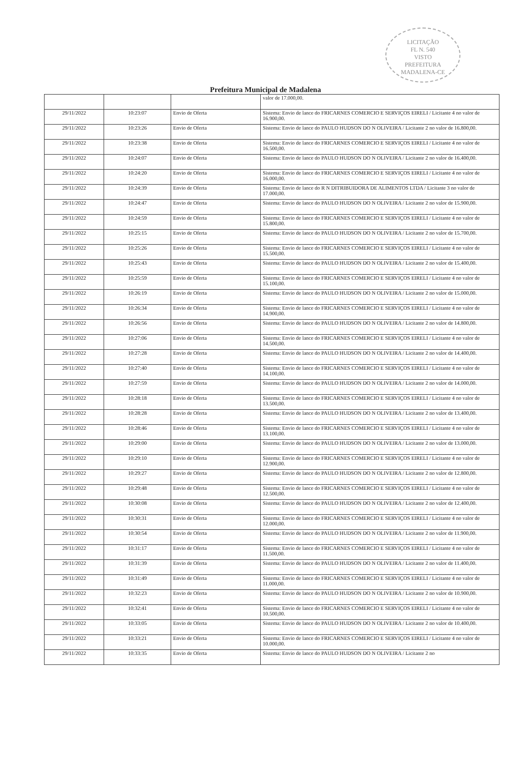LICITAÇÃO
FL N. 540
VISTO
PREFEITURA MADALENA-CE
Prefeitura Municipal de Madalena
| | | | valor de 17.000,00. |
| 29/11/2022 | 10:23:07 | Envio de Oferta | Sistema: Envio de lance do FRICARNES COMERCIO E SERVIÇOS EIRELI / Licitante 4 no valor de 16.900,00. |
| 29/11/2022 | 10:23:26 | Envio de Oferta | Sistema: Envio de lance do PAULO HUDSON DO N OLIVEIRA / Licitante 2 no valor de 16.800,00. |
| 29/11/2022 | 10:23:38 | Envio de Oferta | Sistema: Envio de lance do FRICARNES COMERCIO E SERVIÇOS EIRELI / Licitante 4 no valor de 16.500,00. |
| 29/11/2022 | 10:24:07 | Envio de Oferta | Sistema: Envio de lance do PAULO HUDSON DO N OLIVEIRA / Licitante 2 no valor de 16.400,00. |
| 29/11/2022 | 10:24:20 | Envio de Oferta | Sistema: Envio de lance do FRICARNES COMERCIO E SERVIÇOS EIRELI / Licitante 4 no valor de 16.000,00. |
| 29/11/2022 | 10:24:39 | Envio de Oferta | Sistema: Envio de lance do R N DITRIBUIDORA DE ALIMENTOS LTDA / Licitante 3 no valor de 17.000,00. |
| 29/11/2022 | 10:24:47 | Envio de Oferta | Sistema: Envio de lance do PAULO HUDSON DO N OLIVEIRA / Licitante 2 no valor de 15.900,00. |
| 29/11/2022 | 10:24:59 | Envio de Oferta | Sistema: Envio de lance do FRICARNES COMERCIO E SERVIÇOS EIRELI / Licitante 4 no valor de 15.800,00. |
| 29/11/2022 | 10:25:15 | Envio de Oferta | Sistema: Envio de lance do PAULO HUDSON DO N OLIVEIRA / Licitante 2 no valor de 15.700,00. |
| 29/11/2022 | 10:25:26 | Envio de Oferta | Sistema: Envio de lance do FRICARNES COMERCIO E SERVIÇOS EIRELI / Licitante 4 no valor de 15.500,00. |
| 29/11/2022 | 10:25:43 | Envio de Oferta | Sistema: Envio de lance do PAULO HUDSON DO N OLIVEIRA / Licitante 2 no valor de 15.400,00. |
| 29/11/2022 | 10:25:59 | Envio de Oferta | Sistema: Envio de lance do FRICARNES COMERCIO E SERVIÇOS EIRELI / Licitante 4 no valor de 15.100,00. |
| 29/11/2022 | 10:26:19 | Envio de Oferta | Sistema: Envio de lance do PAULO HUDSON DO N OLIVEIRA / Licitante 2 no valor de 15.000,00. |
| 29/11/2022 | 10:26:34 | Envio de Oferta | Sistema: Envio de lance do FRICARNES COMERCIO E SERVIÇOS EIRELI / Licitante 4 no valor de 14.900,00. |
| 29/11/2022 | 10:26:56 | Envio de Oferta | Sistema: Envio de lance do PAULO HUDSON DO N OLIVEIRA / Licitante 2 no valor de 14.800,00. |
| 29/11/2022 | 10:27:06 | Envio de Oferta | Sistema: Envio de lance do FRICARNES COMERCIO E SERVIÇOS EIRELI / Licitante 4 no valor de 14.500,00. |
| 29/11/2022 | 10:27:28 | Envio de Oferta | Sistema: Envio de lance do PAULO HUDSON DO N OLIVEIRA / Licitante 2 no valor de 14.400,00. |
| 29/11/2022 | 10:27:40 | Envio de Oferta | Sistema: Envio de lance do FRICARNES COMERCIO E SERVIÇOS EIRELI / Licitante 4 no valor de 14.100,00. |
| 29/11/2022 | 10:27:59 | Envio de Oferta | Sistema: Envio de lance do PAULO HUDSON DO N OLIVEIRA / Licitante 2 no valor de 14.000,00. |
| 29/11/2022 | 10:28:18 | Envio de Oferta | Sistema: Envio de lance do FRICARNES COMERCIO E SERVIÇOS EIRELI / Licitante 4 no valor de 13.500,00. |
| 29/11/2022 | 10:28:28 | Envio de Oferta | Sistema: Envio de lance do PAULO HUDSON DO N OLIVEIRA / Licitante 2 no valor de 13.400,00. |
| 29/11/2022 | 10:28:46 | Envio de Oferta | Sistema: Envio de lance do FRICARNES COMERCIO E SERVIÇOS EIRELI / Licitante 4 no valor de 13.100,00. |
| 29/11/2022 | 10:29:00 | Envio de Oferta | Sistema: Envio de lance do PAULO HUDSON DO N OLIVEIRA / Licitante 2 no valor de 13.000,00. |
| 29/11/2022 | 10:29:10 | Envio de Oferta | Sistema: Envio de lance do FRICARNES COMERCIO E SERVIÇOS EIRELI / Licitante 4 no valor de 12.900,00. |
| 29/11/2022 | 10:29:27 | Envio de Oferta | Sistema: Envio de lance do PAULO HUDSON DO N OLIVEIRA / Licitante 2 no valor de 12.800,00. |
| 29/11/2022 | 10:29:48 | Envio de Oferta | Sistema: Envio de lance do FRICARNES COMERCIO E SERVIÇOS EIRELI / Licitante 4 no valor de 12.500,00. |
| 29/11/2022 | 10:30:08 | Envio de Oferta | Sistema: Envio de lance do PAULO HUDSON DO N OLIVEIRA / Licitante 2 no valor de 12.400,00. |
| 29/11/2022 | 10:30:31 | Envio de Oferta | Sistema: Envio de lance do FRICARNES COMERCIO E SERVIÇOS EIRELI / Licitante 4 no valor de 12.000,00. |
| 29/11/2022 | 10:30:54 | Envio de Oferta | Sistema: Envio de lance do PAULO HUDSON DO N OLIVEIRA / Licitante 2 no valor de 11.900,00. |
| 29/11/2022 | 10:31:17 | Envio de Oferta | Sistema: Envio de lance do FRICARNES COMERCIO E SERVIÇOS EIRELI / Licitante 4 no valor de 11.500,00. |
| 29/11/2022 | 10:31:39 | Envio de Oferta | Sistema: Envio de lance do PAULO HUDSON DO N OLIVEIRA / Licitante 2 no valor de 11.400,00. |
| 29/11/2022 | 10:31:49 | Envio de Oferta | Sistema: Envio de lance do FRICARNES COMERCIO E SERVIÇOS EIRELI / Licitante 4 no valor de 11.000,00. |
| 29/11/2022 | 10:32:23 | Envio de Oferta | Sistema: Envio de lance do PAULO HUDSON DO N OLIVEIRA / Licitante 2 no valor de 10.900,00. |
| 29/11/2022 | 10:32:41 | Envio de Oferta | Sistema: Envio de lance do FRICARNES COMERCIO E SERVIÇOS EIRELI / Licitante 4 no valor de 10.500,00. |
| 29/11/2022 | 10:33:05 | Envio de Oferta | Sistema: Envio de lance do PAULO HUDSON DO N OLIVEIRA / Licitante 2 no valor de 10.400,00. |
| 29/11/2022 | 10:33:21 | Envio de Oferta | Sistema: Envio de lance do FRICARNES COMERCIO E SERVIÇOS EIRELI / Licitante 4 no valor de 10.000,00. |
| 29/11/2022 | 10:33:35 | Envio de Oferta | Sistema: Envio de lance do PAULO HUDSON DO N OLIVEIRA / Licitante 2 no |